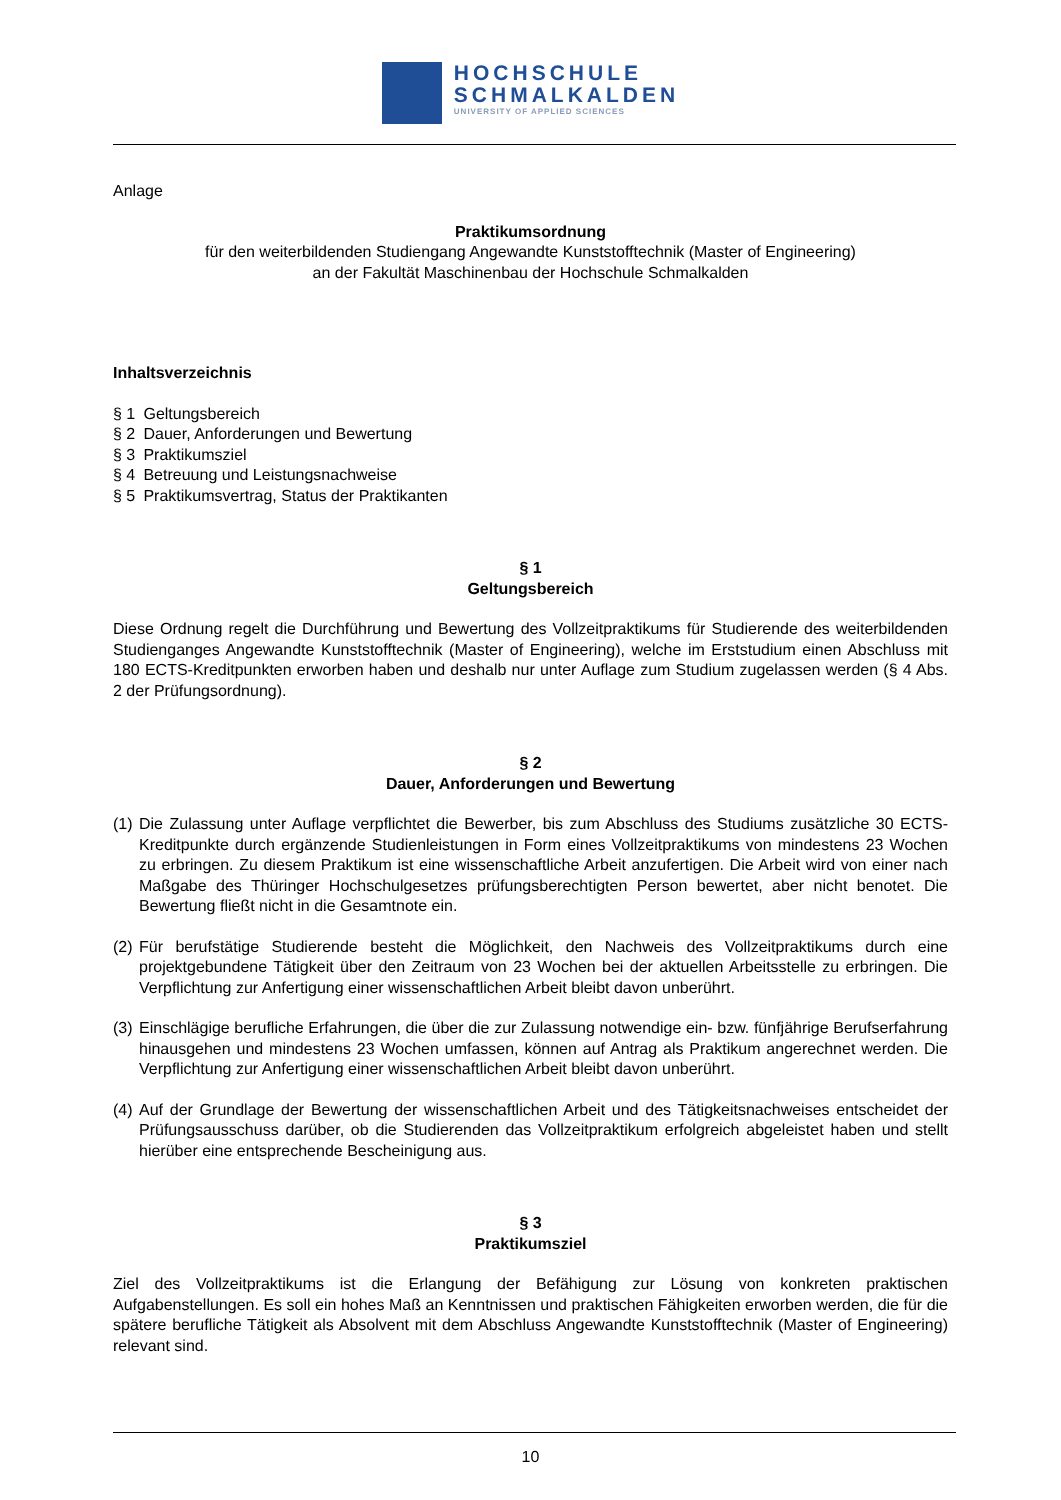HOCHSCHULE
SCHMALKALDEN
UNIVERSITY OF APPLIED SCIENCES
Anlage
Praktikumsordnung
für den weiterbildenden Studiengang Angewandte Kunststofftechnik (Master of Engineering)
an der Fakultät Maschinenbau der Hochschule Schmalkalden
Inhaltsverzeichnis
§ 1 Geltungsbereich
§ 2 Dauer, Anforderungen und Bewertung
§ 3 Praktikumsziel
§ 4 Betreuung und Leistungsnachweise
§ 5 Praktikumsvertrag, Status der Praktikanten
§ 1
Geltungsbereich
Diese Ordnung regelt die Durchführung und Bewertung des Vollzeitpraktikums für Studierende des weiterbildenden Studienganges Angewandte Kunststofftechnik (Master of Engineering), welche im Erststudium einen Abschluss mit 180 ECTS-Kreditpunkten erworben haben und deshalb nur unter Auflage zum Studium zugelassen werden (§ 4 Abs. 2 der Prüfungsordnung).
§ 2
Dauer, Anforderungen und Bewertung
(1)
Die Zulassung unter Auflage verpflichtet die Bewerber, bis zum Abschluss des Studiums zusätzliche 30 ECTS-Kreditpunkte durch ergänzende Studienleistungen in Form eines Vollzeitpraktikums von mindestens 23 Wochen zu erbringen. Zu diesem Praktikum ist eine wissenschaftliche Arbeit anzufertigen. Die Arbeit wird von einer nach Maßgabe des Thüringer Hochschulgesetzes prüfungsberechtigten Person bewertet, aber nicht benotet. Die Bewertung fließt nicht in die Gesamtnote ein.
(2)
Für berufstätige Studierende besteht die Möglichkeit, den Nachweis des Vollzeitpraktikums durch eine projektgebundene Tätigkeit über den Zeitraum von 23 Wochen bei der aktuellen Arbeitsstelle zu erbringen. Die Verpflichtung zur Anfertigung einer wissenschaftlichen Arbeit bleibt davon unberührt.
(3)
Einschlägige berufliche Erfahrungen, die über die zur Zulassung notwendige ein- bzw. fünfjährige Berufserfahrung hinausgehen und mindestens 23 Wochen umfassen, können auf Antrag als Praktikum angerechnet werden. Die Verpflichtung zur Anfertigung einer wissenschaftlichen Arbeit bleibt davon unberührt.
(4)
Auf der Grundlage der Bewertung der wissenschaftlichen Arbeit und des Tätigkeitsnachweises entscheidet der Prüfungsausschuss darüber, ob die Studierenden das Vollzeitpraktikum erfolgreich abgeleistet haben und stellt hierüber eine entsprechende Bescheinigung aus.
§ 3
Praktikumsziel
Ziel des Vollzeitpraktikums ist die Erlangung der Befähigung zur Lösung von konkreten praktischen Aufgabenstellungen. Es soll ein hohes Maß an Kenntnissen und praktischen Fähigkeiten erworben werden, die für die spätere berufliche Tätigkeit als Absolvent mit dem Abschluss Angewandte Kunststofftechnik (Master of Engineering) relevant sind.
10